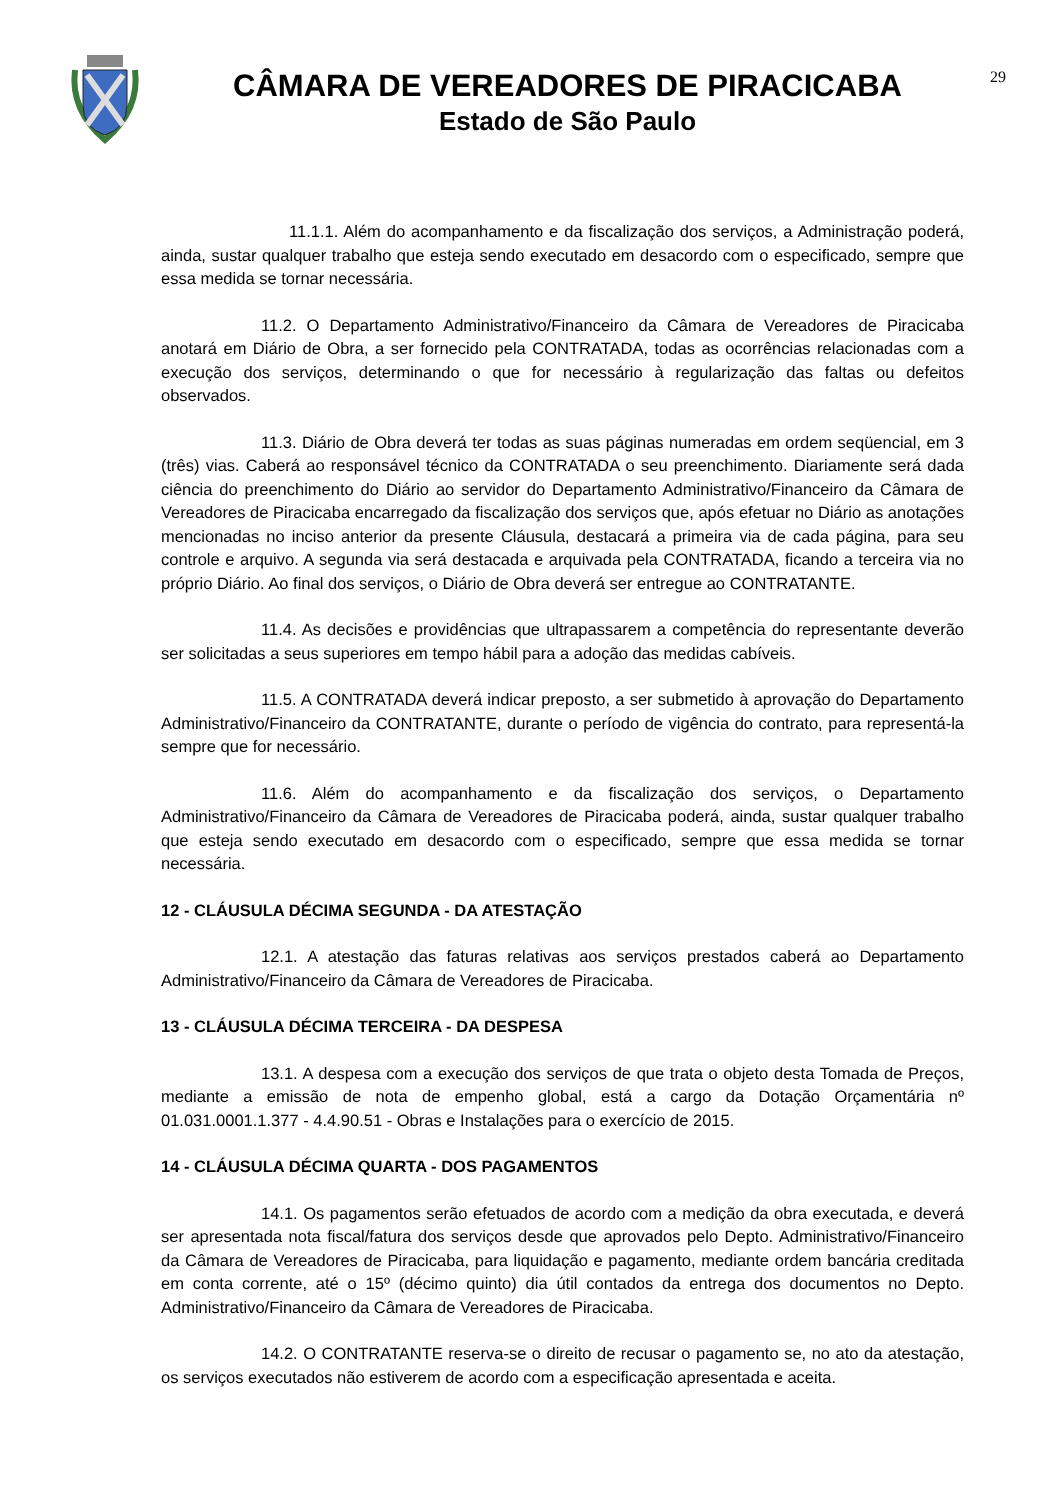CÂMARA DE VEREADORES DE PIRACICABA
Estado de São Paulo
29
11.1.1. Além do acompanhamento e da fiscalização dos serviços, a Administração poderá, ainda, sustar qualquer trabalho que esteja sendo executado em desacordo com o especificado, sempre que essa medida se tornar necessária.
11.2. O Departamento Administrativo/Financeiro da Câmara de Vereadores de Piracicaba anotará em Diário de Obra, a ser fornecido pela CONTRATADA, todas as ocorrências relacionadas com a execução dos serviços, determinando o que for necessário à regularização das faltas ou defeitos observados.
11.3. Diário de Obra deverá ter todas as suas páginas numeradas em ordem seqüencial, em 3 (três) vias. Caberá ao responsável técnico da CONTRATADA o seu preenchimento. Diariamente será dada ciência do preenchimento do Diário ao servidor do Departamento Administrativo/Financeiro da Câmara de Vereadores de Piracicaba encarregado da fiscalização dos serviços que, após efetuar no Diário as anotações mencionadas no inciso anterior da presente Cláusula, destacará a primeira via de cada página, para seu controle e arquivo. A segunda via será destacada e arquivada pela CONTRATADA, ficando a terceira via no próprio Diário. Ao final dos serviços, o Diário de Obra deverá ser entregue ao CONTRATANTE.
11.4. As decisões e providências que ultrapassarem a competência do representante deverão ser solicitadas a seus superiores em tempo hábil para a adoção das medidas cabíveis.
11.5. A CONTRATADA deverá indicar preposto, a ser submetido à aprovação do Departamento Administrativo/Financeiro da CONTRATANTE, durante o período de vigência do contrato, para representá-la sempre que for necessário.
11.6. Além do acompanhamento e da fiscalização dos serviços, o Departamento Administrativo/Financeiro da Câmara de Vereadores de Piracicaba poderá, ainda, sustar qualquer trabalho que esteja sendo executado em desacordo com o especificado, sempre que essa medida se tornar necessária.
12 - CLÁUSULA DÉCIMA SEGUNDA - DA ATESTAÇÃO
12.1. A atestação das faturas relativas aos serviços prestados caberá ao Departamento Administrativo/Financeiro da Câmara de Vereadores de Piracicaba.
13 - CLÁUSULA DÉCIMA TERCEIRA - DA DESPESA
13.1. A despesa com a execução dos serviços de que trata o objeto desta Tomada de Preços, mediante a emissão de nota de empenho global, está a cargo da Dotação Orçamentária nº 01.031.0001.1.377 - 4.4.90.51 - Obras e Instalações para o exercício de 2015.
14 - CLÁUSULA DÉCIMA QUARTA - DOS PAGAMENTOS
14.1. Os pagamentos serão efetuados de acordo com a medição da obra executada, e deverá ser apresentada nota fiscal/fatura dos serviços desde que aprovados pelo Depto. Administrativo/Financeiro da Câmara de Vereadores de Piracicaba, para liquidação e pagamento, mediante ordem bancária creditada em conta corrente, até o 15º (décimo quinto) dia útil contados da entrega dos documentos no Depto. Administrativo/Financeiro da Câmara de Vereadores de Piracicaba.
14.2. O CONTRATANTE reserva-se o direito de recusar o pagamento se, no ato da atestação, os serviços executados não estiverem de acordo com a especificação apresentada e aceita.